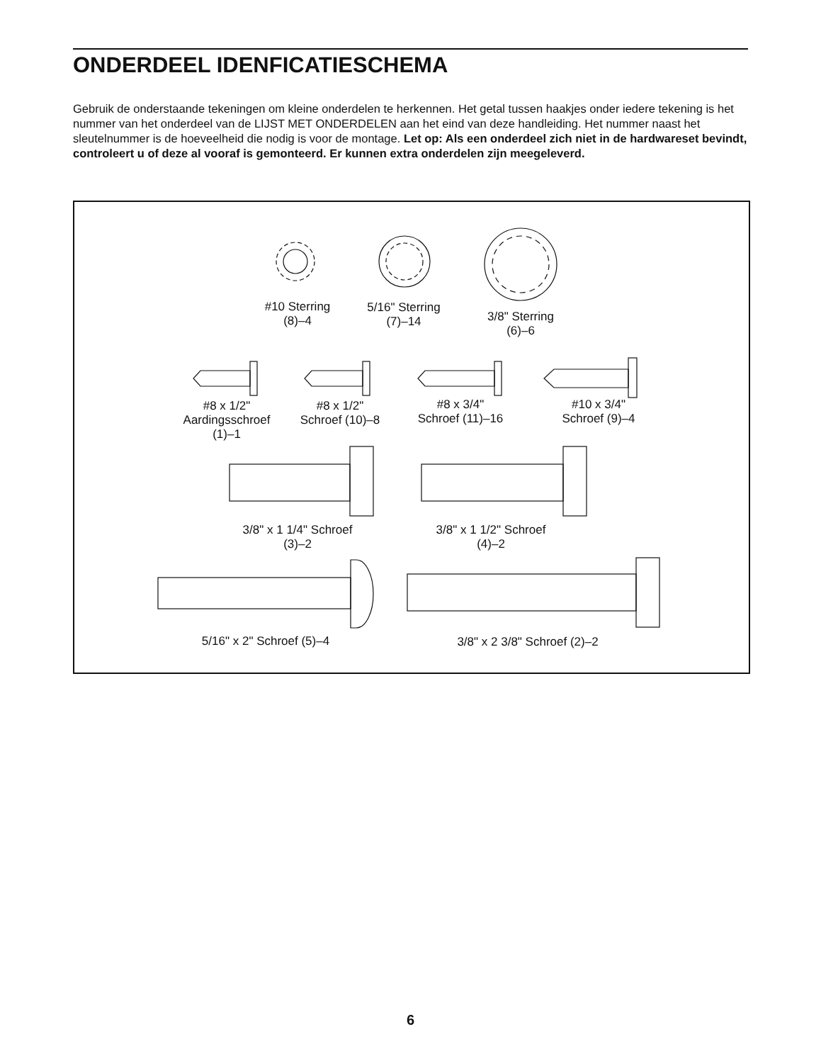ONDERDEEL IDENFICATIESCHEMA
Gebruik de onderstaande tekeningen om kleine onderdelen te herkennen. Het getal tussen haakjes onder iedere tekening is het nummer van het onderdeel van de LIJST MET ONDERDELEN aan het eind van deze handleiding. Het nummer naast het sleutelnummer is de hoeveelheid die nodig is voor de montage. Let op: Als een onder­deel zich niet in de hardwareset bevindt, controleert u of deze al vooraf is gemonteerd. Er kunnen extra onderdelen zijn meegeleverd.
#10 Sterring
(8)–4
5/16" Sterring
(7)–14
3/8" Sterring
(6)–6
#8 x 1/2"
Aardingsschroef
(1)–1
#8 x 1/2"
Schroef (10)–8
#8 x 3/4"
Schroef (11)–16
#10 x 3/4"
Schroef (9)–4
3/8" x 1 1/4" Schroef
(3)–2
3/8" x 1 1/2" Schroef
(4)–2
5/16" x 2" Schroef (5)–4
3/8" x 2 3/8" Schroef (2)–2
6